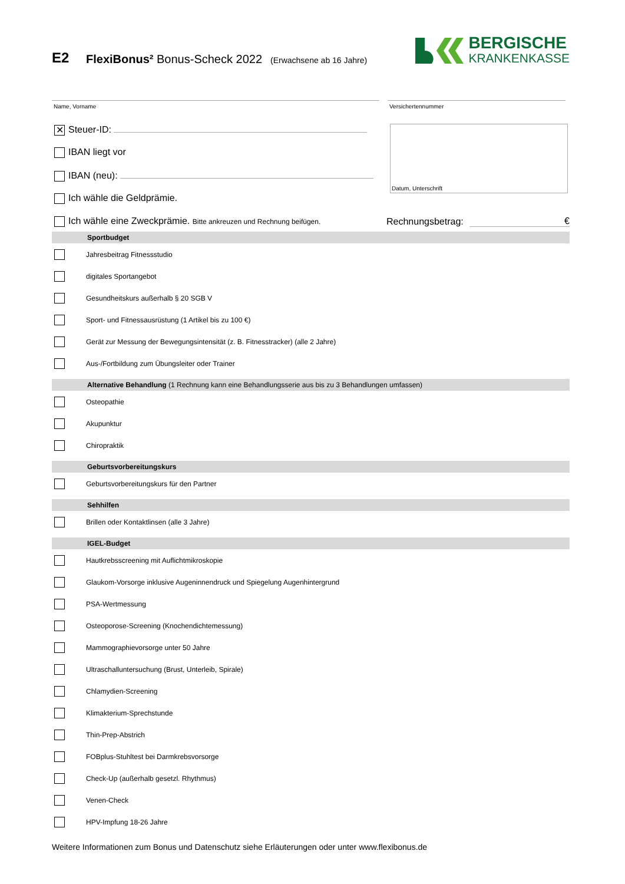E2
FlexiBonus² Bonus-Scheck 2022 (Erwachsene ab 16 Jahre)
BERGISCHE
KRANKENKASSE
Name, Vorname Versichertennummer
✕ Steuer-ID:
IBAN liegt vor
IBAN (neu):
Ich wähle die Geldprämie.
Datum, Unterschrift
Ich wähle eine Zweckprämie. Bitte ankreuzen und Rechnung beifügen. Rechnungsbetrag: €
Sportbudget
Jahresbeitrag Fitnessstudio
digitales Sportangebot
Gesundheitskurs außerhalb § 20 SGB V
Sport- und Fitnessausrüstung (1 Artikel bis zu 100 €)
Gerät zur Messung der Bewegungsintensität (z. B. Fitnesstracker) (alle 2 Jahre)
Aus-/Fortbildung zum Übungsleiter oder Trainer
Alternative Behandlung (1 Rechnung kann eine Behandlungsserie aus bis zu 3 Behandlungen umfassen)
Osteopathie
Akupunktur
Chiropraktik
Geburtsvorbereitungskurs
Geburtsvorbereitungskurs für den Partner
Sehhilfen
Brillen oder Kontaktlinsen (alle 3 Jahre)
IGEL-Budget
Hautkrebsscreening mit Auflichtmikroskopie
Glaukom-Vorsorge inklusive Augeninnendruck und Spiegelung Augenhintergrund
PSA-Wertmessung
Osteoporose-Screening (Knochendichtemessung)
Mammographievorsorge unter 50 Jahre
Ultraschalluntersuchung (Brust, Unterleib, Spirale)
Chlamydien-Screening
Klimakterium-Sprechstunde
Thin-Prep-Abstrich
FOBplus-Stuhltest bei Darmkrebsvorsorge
Check-Up (außerhalb gesetzl. Rhythmus)
Venen-Check
HPV-Impfung 18-26 Jahre
Weitere Informationen zum Bonus und Datenschutz siehe Erläuterungen oder unter www.flexibonus.de